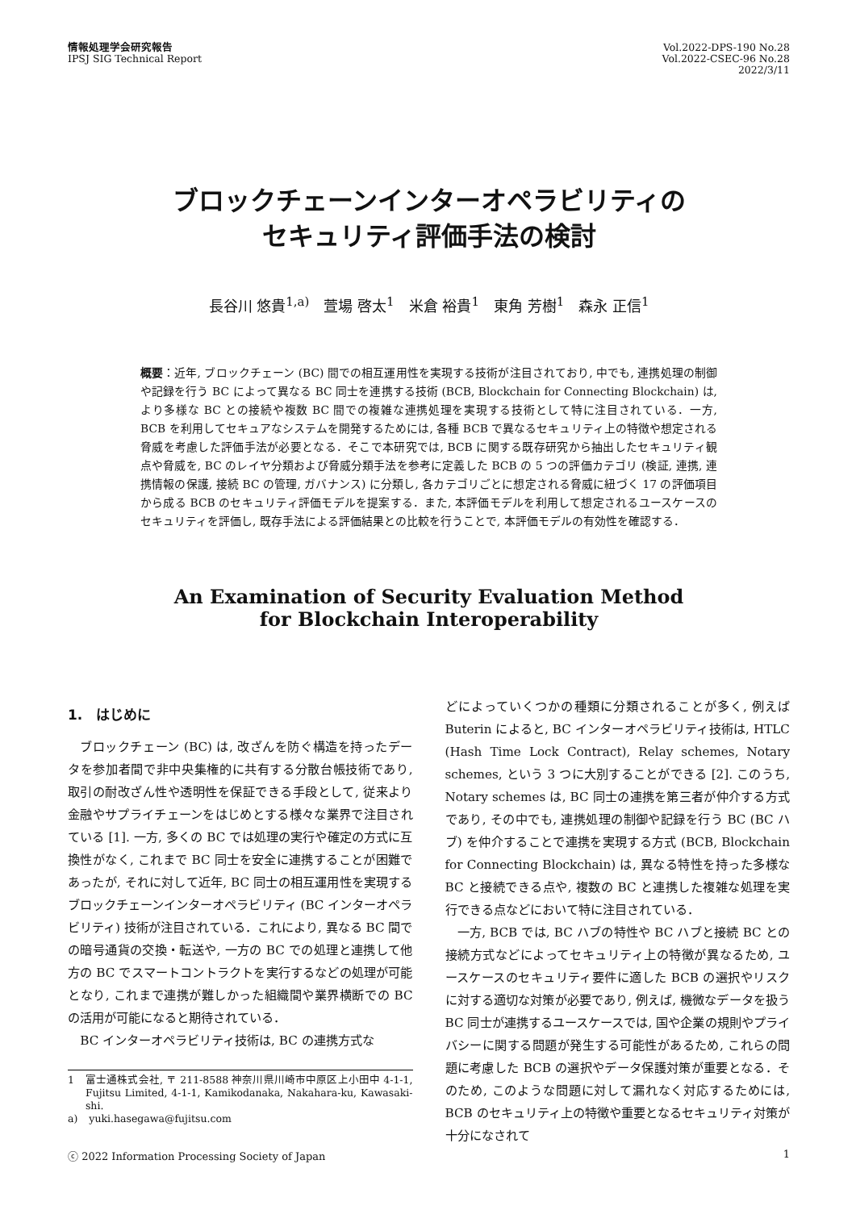情報処理学会研究報告
IPSJ SIG Technical Report
Vol.2022-DPS-190 No.28
Vol.2022-CSEC-96 No.28
2022/3/11
ブロックチェーンインターオペラビリティの
セキュリティ評価手法の検討
長谷川 悠貴<sup>1,a)</sup>　萱場 啓太<sup>1</sup>　米倉 裕貴<sup>1</sup>　東角 芳樹<sup>1</sup>　森永 正信<sup>1</sup>
概要：近年, ブロックチェーン (BC) 間での相互運用性を実現する技術が注目されており, 中でも, 連携処理の制御や記録を行う BC によって異なる BC 同士を連携する技術 (BCB, Blockchain for Connecting Blockchain) は, より多様な BC との接続や複数 BC 間での複雑な連携処理を実現する技術として特に注目されている．一方, BCB を利用してセキュアなシステムを開発するためには, 各種 BCB で異なるセキュリティ上の特徴や想定される脅威を考慮した評価手法が必要となる．そこで本研究では, BCB に関する既存研究から抽出したセキュリティ観点や脅威を, BC のレイヤ分類および脅威分類手法を参考に定義した BCB の 5 つの評価カテゴリ (検証, 連携, 連携情報の保護, 接続 BC の管理, ガバナンス) に分類し, 各カテゴリごとに想定される脅威に紐づく 17 の評価項目から成る BCB のセキュリティ評価モデルを提案する．また, 本評価モデルを利用して想定されるユースケースのセキュリティを評価し, 既存手法による評価結果との比較を行うことで, 本評価モデルの有効性を確認する．
An Examination of Security Evaluation Method
for Blockchain Interoperability
1.　はじめに
ブロックチェーン (BC) は, 改ざんを防ぐ構造を持ったデータを参加者間で非中央集権的に共有する分散台帳技術であり, 取引の耐改ざん性や透明性を保証できる手段として, 従来より金融やサプライチェーンをはじめとする様々な業界で注目されている [1]. 一方, 多くの BC では処理の実行や確定の方式に互換性がなく, これまで BC 同士を安全に連携することが困難であったが, それに対して近年, BC 同士の相互運用性を実現するブロックチェーンインターオペラビリティ (BC インターオペラビリティ) 技術が注目されている．これにより, 異なる BC 間での暗号通貨の交換・転送や, 一方の BC での処理と連携して他方の BC でスマートコントラクトを実行するなどの処理が可能となり, これまで連携が難しかった組織間や業界横断での BC の活用が可能になると期待されている．
BC インターオペラビリティ技術は, BC の連携方式な
1 富士通株式会社, 〒 211-8588 神奈川県川崎市中原区上小田中 4-1-1, Fujitsu Limited, 4-1-1, Kamikodanaka, Nakahara-ku, Kawasaki-shi.
a) yuki.hasegawa@fujitsu.com
どによっていくつかの種類に分類されることが多く, 例えば Buterin によると, BC インターオペラビリティ技術は, HTLC (Hash Time Lock Contract), Relay schemes, Notary schemes, という 3 つに大別することができる [2]. このうち, Notary schemes は, BC 同士の連携を第三者が仲介する方式であり, その中でも, 連携処理の制御や記録を行う BC (BC ハブ) を仲介することで連携を実現する方式 (BCB, Blockchain for Connecting Blockchain) は, 異なる特性を持った多様な BC と接続できる点や, 複数の BC と連携した複雑な処理を実行できる点などにおいて特に注目されている．
一方, BCB では, BC ハブの特性や BC ハブと接続 BC との接続方式などによってセキュリティ上の特徴が異なるため, ユースケースのセキュリティ要件に適した BCB の選択やリスクに対する適切な対策が必要であり, 例えば, 機微なデータを扱う BC 同士が連携するユースケースでは, 国や企業の規則やプライバシーに関する問題が発生する可能性があるため, これらの問題に考慮した BCB の選択やデータ保護対策が重要となる．そのため, このような問題に対して漏れなく対応するためには, BCB のセキュリティ上の特徴や重要となるセキュリティ対策が十分になされて
ⓒ 2022 Information Processing Society of Japan 1